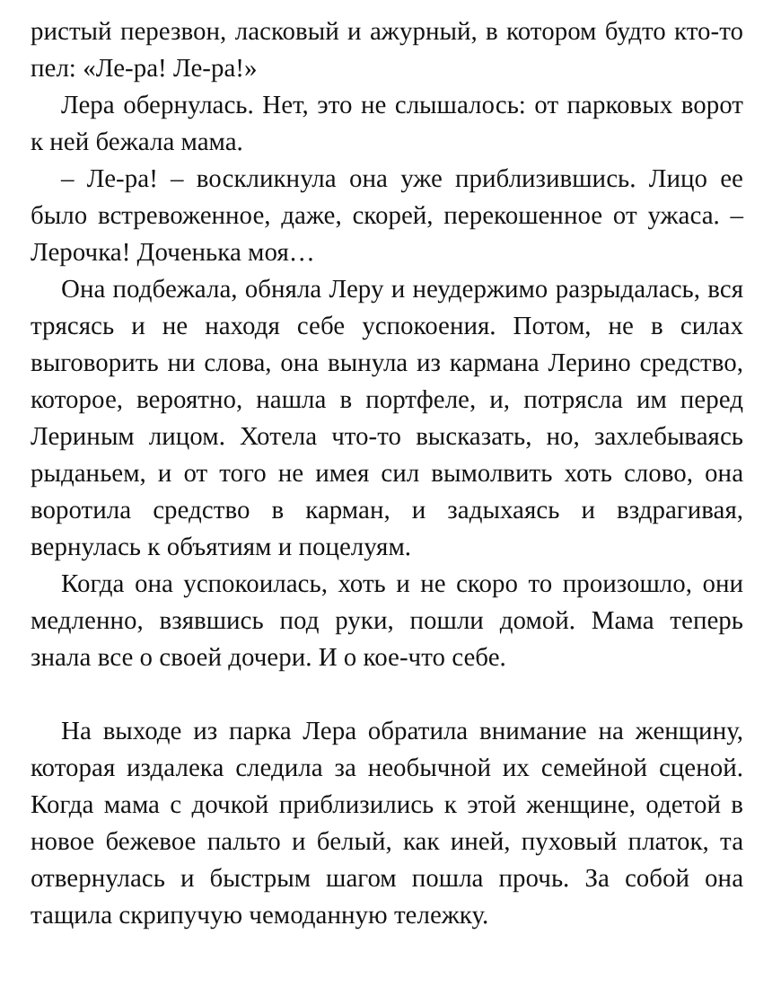ристый перезвон, ласковый и ажурный, в котором будто кто-то пел: «Ле-ра! Ле-ра!»
Лера обернулась. Нет, это не слышалось: от парковых ворот к ней бежала мама.
– Ле-ра! – воскликнула она уже приблизившись. Лицо ее было встревоженное, даже, скорей, перекошенное от ужаса. – Лерочка! Доченька моя…
Она подбежала, обняла Леру и неудержимо разрыдалась, вся трясясь и не находя себе успокоения. Потом, не в силах выговорить ни слова, она вынула из кармана Лерино средство, которое, вероятно, нашла в портфеле, и, потрясла им перед Лериным лицом. Хотела что-то высказать, но, захлебываясь рыданьем, и от того не имея сил вымолвить хоть слово, она воротила средство в карман, и задыхаясь и вздрагивая, вернулась к объятиям и поцелуям.
Когда она успокоилась, хоть и не скоро то произошло, они медленно, взявшись под руки, пошли домой. Мама теперь знала все о своей дочери. И о кое-что себе.
На выходе из парка Лера обратила внимание на женщину, которая издалека следила за необычной их семейной сценой. Когда мама с дочкой приблизились к этой женщине, одетой в новое бежевое пальто и белый, как иней, пуховый платок, та отвернулась и быстрым шагом пошла прочь. За собой она тащила скрипучую чемоданную тележку.